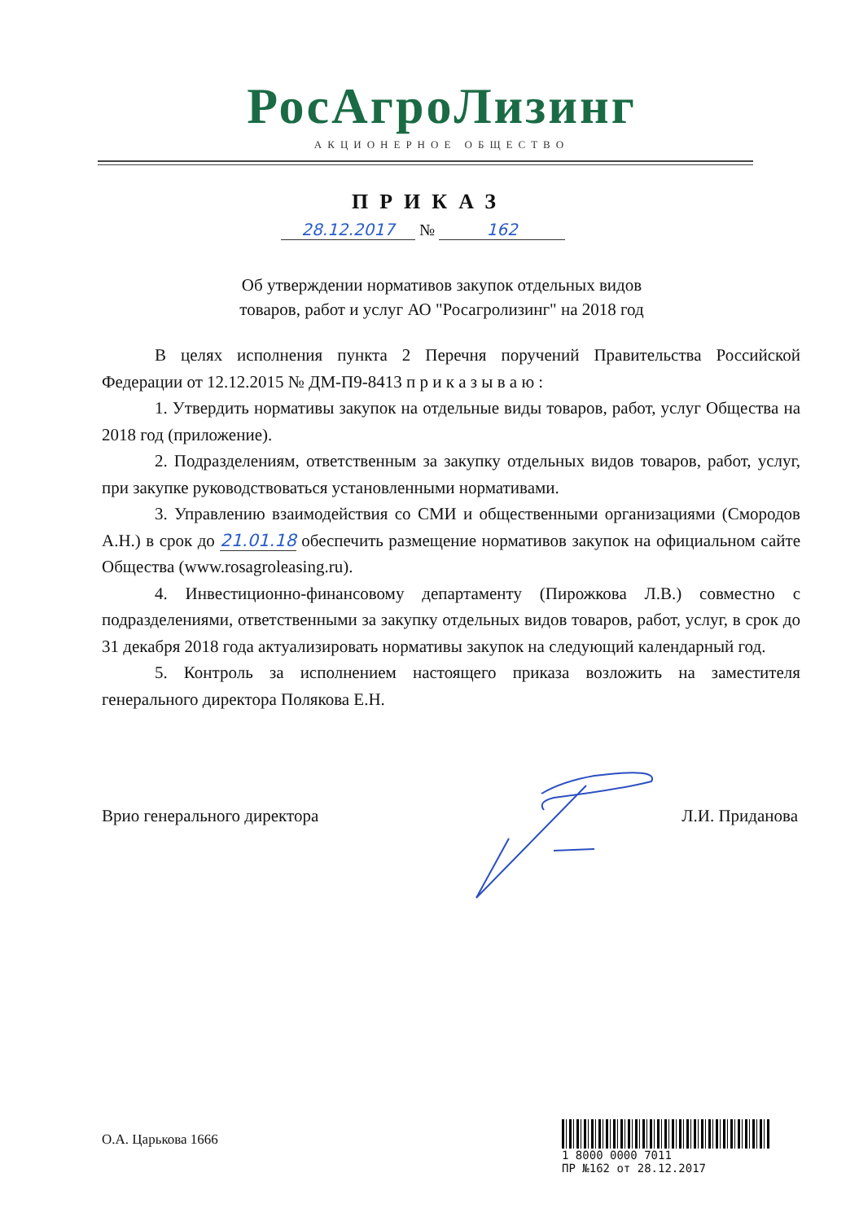РосАгроЛизинг
АКЦИОНЕРНОЕ ОБЩЕСТВО
ПРИКАЗ
28.12.2017 № 162
Об утверждении нормативов закупок отдельных видов
товаров, работ и услуг АО "Росагролизинг" на 2018 год
В целях исполнения пункта 2 Перечня поручений Правительства Российской Федерации от 12.12.2015 № ДМ-П9-8413 п р и к а з ы в а ю :
1. Утвердить нормативы закупок на отдельные виды товаров, работ, услуг Общества на 2018 год (приложение).
2. Подразделениям, ответственным за закупку отдельных видов товаров, работ, услуг, при закупке руководствоваться установленными нормативами.
3. Управлению взаимодействия со СМИ и общественными организациями (Смородов А.Н.) в срок до 21.01.18 обеспечить размещение нормативов закупок на официальном сайте Общества (www.rosagroleasing.ru).
4. Инвестиционно-финансовому департаменту (Пирожкова Л.В.) совместно с подразделениями, ответственными за закупку отдельных видов товаров, работ, услуг, в срок до 31 декабря 2018 года актуализировать нормативы закупок на следующий календарный год.
5. Контроль за исполнением настоящего приказа возложить на заместителя генерального директора Полякова Е.Н.
Врио генерального директора Л.И. Приданова
О.А. Царькова 1666
1 8000 0000 7011
ПР №162 от 28.12.2017